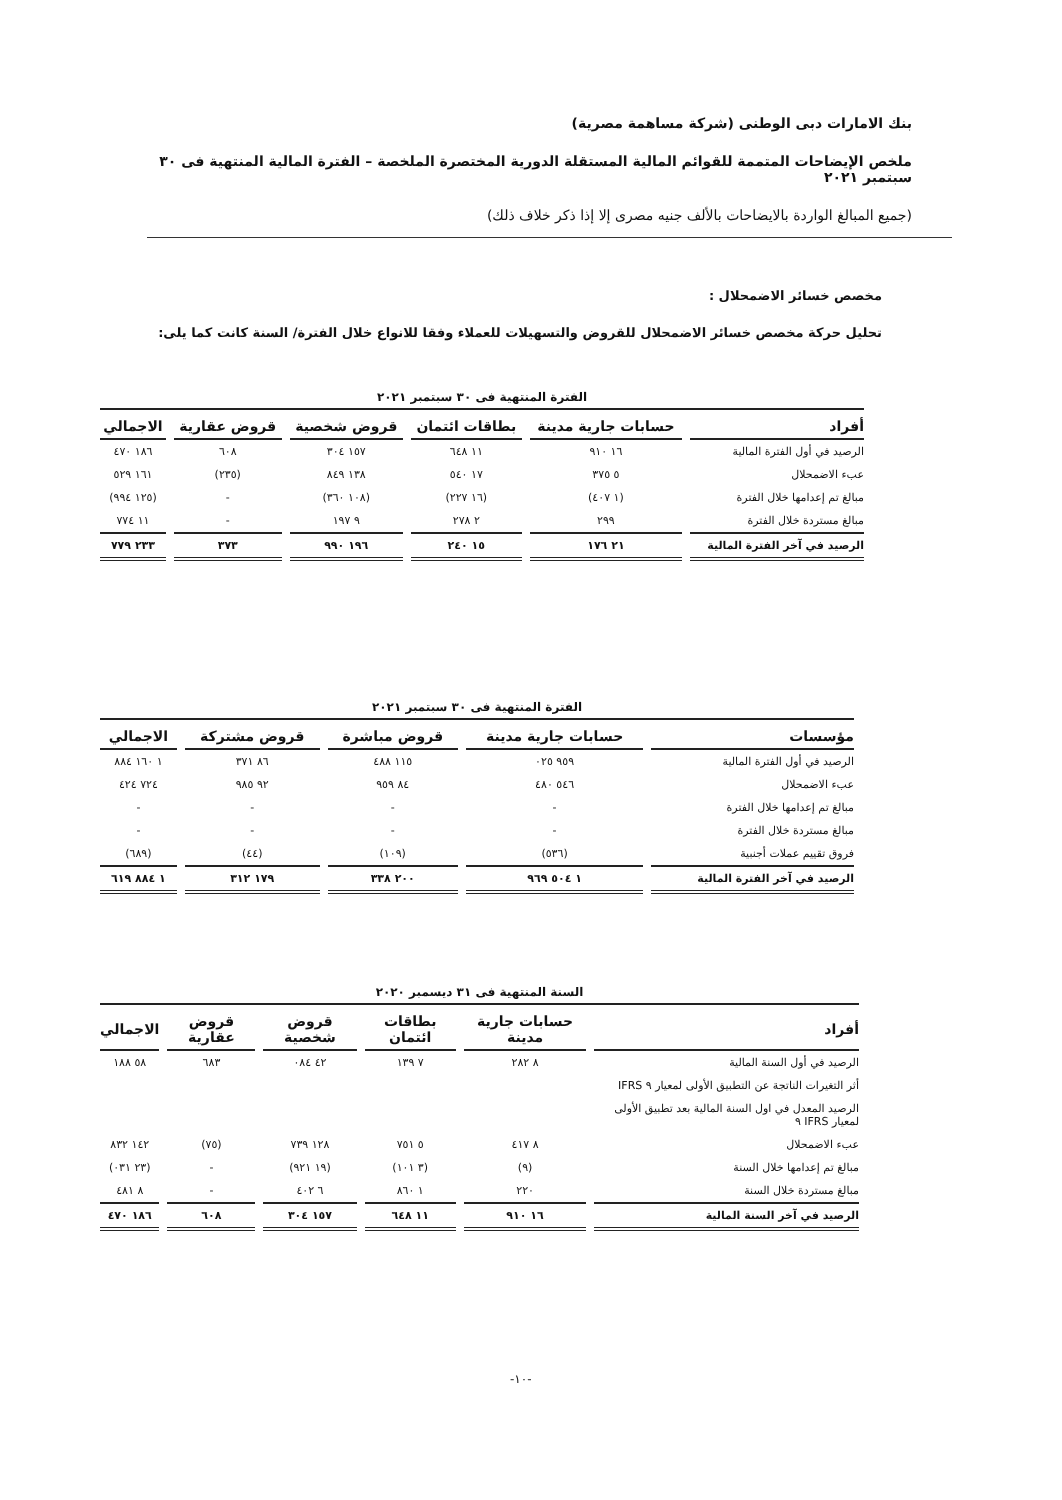بنك الامارات دبى الوطنى (شركة مساهمة مصرية)
ملخص الإيضاحات المتممة للقوائم المالية المستقلة الدورية المختصرة الملخصة – الفترة المالية المنتهية فى ٣٠ سبتمبر ٢٠٢١
(جميع المبالغ الواردة بالايضاحات بالألف جنيه مصرى إلا إذا ذكر خلاف ذلك)
مخصص خسائر الاضمحلال :
تحليل حركة مخصص خسائر الاضمحلال للقروض والتسهيلات للعملاء وفقا للانواع خلال الفترة/ السنة كانت كما يلى:
الفترة المنتهية فى ٣٠ سبتمبر ٢٠٢١
| أفراد | حسابات جارية مدينة | بطاقات ائتمان | قروض شخصية | قروض عقارية | الاجمالي |
| --- | --- | --- | --- | --- | --- |
| الرصيد في أول الفترة المالية | ١٦ ٩١٠ | ١١ ٦٤٨ | ١٥٧ ٣٠٤ | ٦٠٨ | ١٨٦ ٤٧٠ |
| عبء الاضمحلال | ٥ ٣٧٥ | ١٧ ٥٤٠ | ١٣٨ ٨٤٩ | (٢٣٥) | ١٦١ ٥٢٩ |
| مبالغ تم إعدامها خلال الفترة | (١ ٤٠٧) | (١٦ ٢٢٧) | (١٠٨ ٣٦٠) | - | (١٢٥ ٩٩٤) |
| مبالغ مستردة خلال الفترة | ٢٩٩ | ٢ ٢٧٨ | ٩ ١٩٧ | - | ١١ ٧٧٤ |
| الرصيد في آخر الفترة المالية | ٢١ ١٧٦ | ١٥ ٢٤٠ | ١٩٦ ٩٩٠ | ٣٧٣ | ٢٣٣ ٧٧٩ |
الفترة المنتهية فى ٣٠ سبتمبر ٢٠٢١
| مؤسسات | حسابات جارية مدينة | قروض مباشرة | قروض مشتركة | الاجمالي |
| --- | --- | --- | --- | --- |
| الرصيد في أول الفترة المالية | ٩٥٩ ٠٢٥ | ١١٥ ٤٨٨ | ٨٦ ٣٧١ | ١ ١٦٠ ٨٨٤ |
| عبء الاضمحلال | ٥٤٦ ٤٨٠ | ٨٤ ٩٥٩ | ٩٢ ٩٨٥ | ٧٢٤ ٤٢٤ |
| مبالغ تم إعدامها خلال الفترة | - | - | - | - |
| مبالغ مستردة خلال الفترة | - | - | - | - |
| فروق تقييم عملات أجنبية | (٥٣٦) | (١٠٩) | (٤٤) | (٦٨٩) |
| الرصيد في آخر الفترة المالية | ١ ٥٠٤ ٩٦٩ | ٢٠٠ ٣٣٨ | ١٧٩ ٣١٢ | ١ ٨٨٤ ٦١٩ |
السنة المنتهية فى ٣١ ديسمبر ٢٠٢٠
| أفراد | حسابات جارية مدينة | بطاقات ائتمان | قروض شخصية | قروض عقارية | الاجمالي |
| --- | --- | --- | --- | --- | --- |
| الرصيد في أول السنة المالية | ٨ ٢٨٢ | ٧ ١٣٩ | ٤٢ ٠٨٤ | ٦٨٣ | ٥٨ ١٨٨ |
| أثر التغيرات الناتجة عن التطبيق الأولى لمعيار ٩ IFRS | | | | | |
| الرصيد المعدل في اول السنة المالية بعد تطبيق الأولى لمعيار IFRS ٩ | | | | | |
| عبء الاضمحلال | ٨ ٤١٧ | ٥ ٧٥١ | ١٢٨ ٧٣٩ | (٧٥) | ١٤٢ ٨٣٢ |
| مبالغ تم إعدامها خلال السنة | (٩) | (٣ ١٠١) | (١٩ ٩٢١) | - | (٢٣ ٠٣١) |
| مبالغ مستردة خلال السنة | ٢٢٠ | ١ ٨٦٠ | ٦ ٤٠٢ | - | ٨ ٤٨١ |
| الرصيد في آخر السنة المالية | ١٦ ٩١٠ | ١١ ٦٤٨ | ١٥٧ ٣٠٤ | ٦٠٨ | ١٨٦ ٤٧٠ |
-١٠-